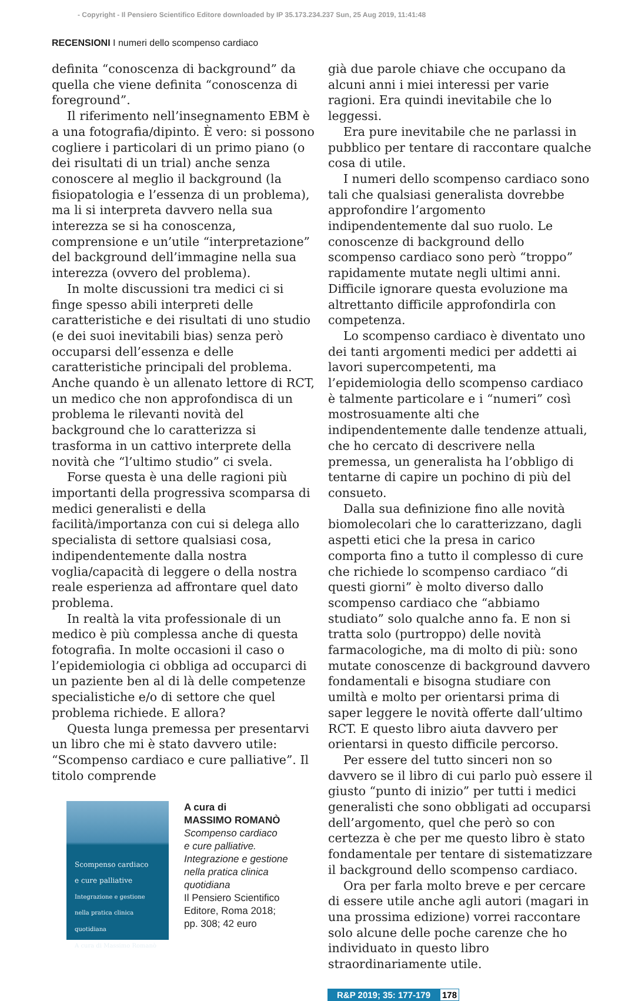- Copyright - Il Pensiero Scientifico Editore downloaded by IP 35.173.234.237 Sun, 25 Aug 2019, 11:41:48
RECENSIONI I numeri dello scompenso cardiaco
definita “conoscenza di background” da quella che viene definita “conoscenza di foreground”.
Il riferimento nell’insegnamento EBM è a una fotografia/dipinto. È vero: si possono cogliere i particolari di un primo piano (o dei risultati di un trial) anche senza conoscere al meglio il background (la fisiopatologia e l’essenza di un problema), ma li si interpreta davvero nella sua interezza se si ha conoscenza, comprensione e un’utile “interpretazione” del background dell’immagine nella sua interezza (ovvero del problema).
In molte discussioni tra medici ci si finge spesso abili interpreti delle caratteristiche e dei risultati di uno studio (e dei suoi inevitabili bias) senza però occuparsi dell’essenza e delle caratteristiche principali del problema. Anche quando è un allenato lettore di RCT, un medico che non approfondisca di un problema le rilevanti novità del background che lo caratterizza si trasforma in un cattivo interprete della novità che “l’ultimo studio” ci svela.
Forse questa è una delle ragioni più importanti della progressiva scomparsa di medici generalisti e della facilità/importanza con cui si delega allo specialista di settore qualsiasi cosa, indipendentemente dalla nostra voglia/capacità di leggere o della nostra reale esperienza ad affrontare quel dato problema.
In realtà la vita professionale di un medico è più complessa anche di questa fotografia. In molte occasioni il caso o l’epidemiologia ci obbliga ad occuparci di un paziente ben al di là delle competenze specialistiche e/o di settore che quel problema richiede. E allora?
Questa lunga premessa per presentarvi un libro che mi è stato davvero utile: “Scompenso cardiaco e cure palliative”. Il titolo comprende
Scompenso cardiaco
e cure palliative
Integrazione e gestione nella pratica clinica quotidiana
A cura di Massimo Romanò
A cura di
MASSIMO ROMANÒ
Scompenso cardiaco
e cure palliative.
Integrazione e gestione
nella pratica clinica
quotidiana
Il Pensiero Scientifico
Editore, Roma 2018;
pp. 308; 42 euro
già due parole chiave che occupano da alcuni anni i miei interessi per varie ragioni. Era quindi inevitabile che lo leggessi.
Era pure inevitabile che ne parlassi in pubblico per tentare di raccontare qualche cosa di utile.
I numeri dello scompenso cardiaco sono tali che qualsiasi generalista dovrebbe approfondire l’argomento indipendentemente dal suo ruolo. Le conoscenze di background dello scompenso cardiaco sono però “troppo” rapidamente mutate negli ultimi anni. Difficile ignorare questa evoluzione ma altrettanto difficile approfondirla con competenza.
Lo scompenso cardiaco è diventato uno dei tanti argomenti medici per addetti ai lavori supercompetenti, ma l’epidemiologia dello scompenso cardiaco è talmente particolare e i “numeri” così mostrosuamente alti che indipendentemente dalle tendenze attuali, che ho cercato di descrivere nella premessa, un generalista ha l’obbligo di tentarne di capire un pochino di più del consueto.
Dalla sua definizione fino alle novità biomolecolari che lo caratterizzano, dagli aspetti etici che la presa in carico comporta fino a tutto il complesso di cure che richiede lo scompenso cardiaco “di questi giorni” è molto diverso dallo scompenso cardiaco che “abbiamo studiato” solo qualche anno fa. E non si tratta solo (purtroppo) delle novità farmacologiche, ma di molto di più: sono mutate conoscenze di background davvero fondamentali e bisogna studiare con umiltà e molto per orientarsi prima di saper leggere le novità offerte dall’ultimo RCT. E questo libro aiuta davvero per orientarsi in questo difficile percorso.
Per essere del tutto sinceri non so davvero se il libro di cui parlo può essere il giusto “punto di inizio” per tutti i medici generalisti che sono obbligati ad occuparsi dell’argomento, quel che però so con certezza è che per me questo libro è stato fondamentale per tentare di sistematizzare il background dello scompenso cardiaco.
Ora per farla molto breve e per cercare di essere utile anche agli autori (magari in una prossima edizione) vorrei raccontare solo alcune delle poche carenze che ho individuato in questo libro straordinariamente utile.
R&P 2019; 35: 177-179 178